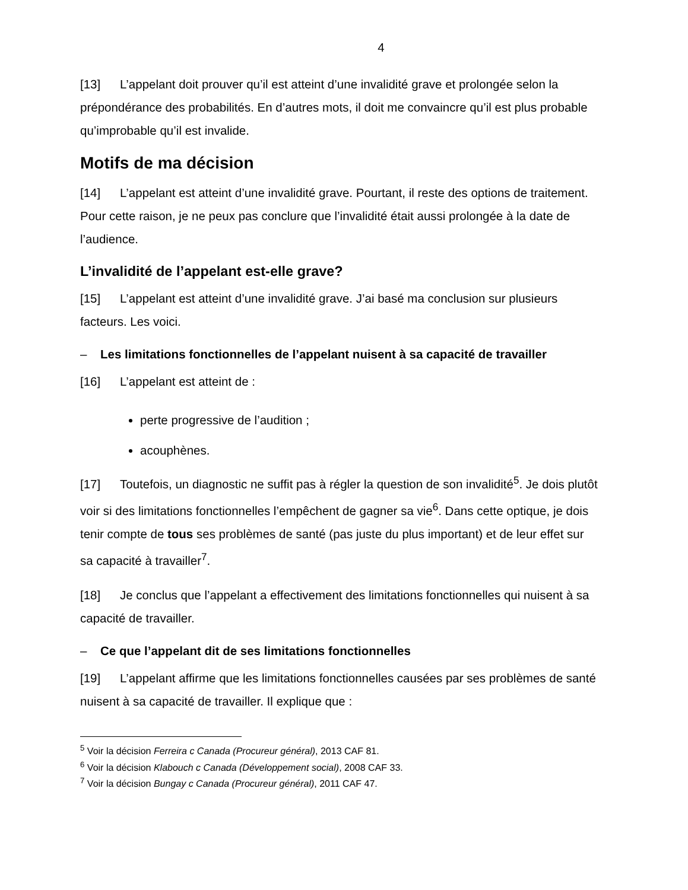4
[13] L’appelant doit prouver qu’il est atteint d’une invalidité grave et prolongée selon la prépondérance des probabilités. En d’autres mots, il doit me convaincre qu’il est plus probable qu’improbable qu’il est invalide.
Motifs de ma décision
[14] L’appelant est atteint d’une invalidité grave. Pourtant, il reste des options de traitement. Pour cette raison, je ne peux pas conclure que l’invalidité était aussi prolongée à la date de l’audience.
L’invalidité de l’appelant est-elle grave?
[15] L’appelant est atteint d’une invalidité grave. J’ai basé ma conclusion sur plusieurs facteurs. Les voici.
– Les limitations fonctionnelles de l’appelant nuisent à sa capacité de travailler
[16] L’appelant est atteint de :
perte progressive de l’audition ;
acouphènes.
[17] Toutefois, un diagnostic ne suffit pas à régler la question de son invalidité<sup>5</sup>. Je dois plutôt voir si des limitations fonctionnelles l’empêchent de gagner sa vie<sup>6</sup>. Dans cette optique, je dois tenir compte de tous ses problèmes de santé (pas juste du plus important) et de leur effet sur sa capacité à travailler<sup>7</sup>.
[18] Je conclus que l’appelant a effectivement des limitations fonctionnelles qui nuisent à sa capacité de travailler.
– Ce que l’appelant dit de ses limitations fonctionnelles
[19] L’appelant affirme que les limitations fonctionnelles causées par ses problèmes de santé nuisent à sa capacité de travailler. Il explique que :
<sup>5</sup> Voir la décision Ferreira c Canada (Procureur général), 2013 CAF 81.
<sup>6</sup> Voir la décision Klabouch c Canada (Développement social), 2008 CAF 33.
<sup>7</sup> Voir la décision Bungay c Canada (Procureur général), 2011 CAF 47.